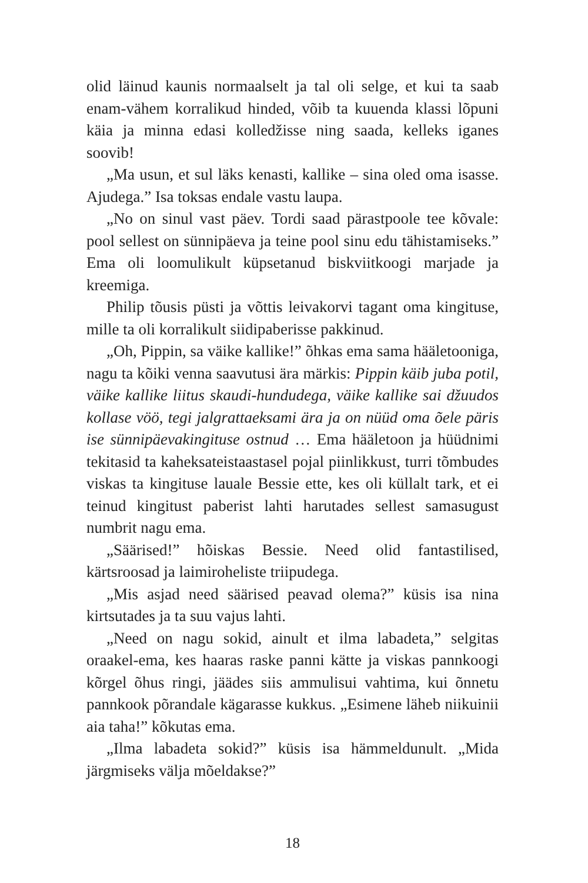olid läinud kaunis normaalselt ja tal oli selge, et kui ta saab enam-vähem korralikud hinded, võib ta kuuenda klassi lõpuni käia ja minna edasi kolledžisse ning saada, kelleks iganes soovib!
„Ma usun, et sul läks kenasti, kallike – sina oled oma isasse. Ajudega.” Isa toksas endale vastu laupa.
„No on sinul vast päev. Tordi saad pärastpoole tee kõvale: pool sellest on sünnipäeva ja teine pool sinu edu tähistamiseks.” Ema oli loomulikult küpsetanud biskviitkoogi marjade ja kreemiga.
Philip tõusis püsti ja võttis leivakorvi tagant oma kingituse, mille ta oli korralikult siidipaberisse pakkinud.
„Oh, Pippin, sa väike kallike!” õhkas ema sama hääletooniga, nagu ta kõiki venna saavutusi ära märkis: Pippin käib juba potil, väike kallike liitus skaudi-hundudega, väike kallike sai džuudos kollase vöö, tegi jalgrattaeksami ära ja on nüüd oma õele päris ise sünnipäevakingituse ostnud … Ema hääletoon ja hüüdnimi tekitasid ta kaheksateistaastasel pojal piinlikkust, turri tõmbudes viskas ta kingituse lauale Bessie ette, kes oli küllalt tark, et ei teinud kingitust paberist lahti harutades sellest samasugust numbrit nagu ema.
„Säärised!” hõiskas Bessie. Need olid fantastilised, kärtsroosad ja laimiroheliste triipudega.
„Mis asjad need säärised peavad olema?” küsis isa nina kirtsutades ja ta suu vajus lahti.
„Need on nagu sokid, ainult et ilma labadeta,” selgitas oraakel-ema, kes haaras raske panni kätte ja viskas pannkoogi kõrgel õhus ringi, jäädes siis ammulisui vahtima, kui õnnetu pannkook põrandale kägarasse kukkus. „Esimene läheb niikuinii aia taha!” kõkutas ema.
„Ilma labadeta sokid?” küsis isa hämmeldunult. „Mida järgmiseks välja mõeldakse?”
18